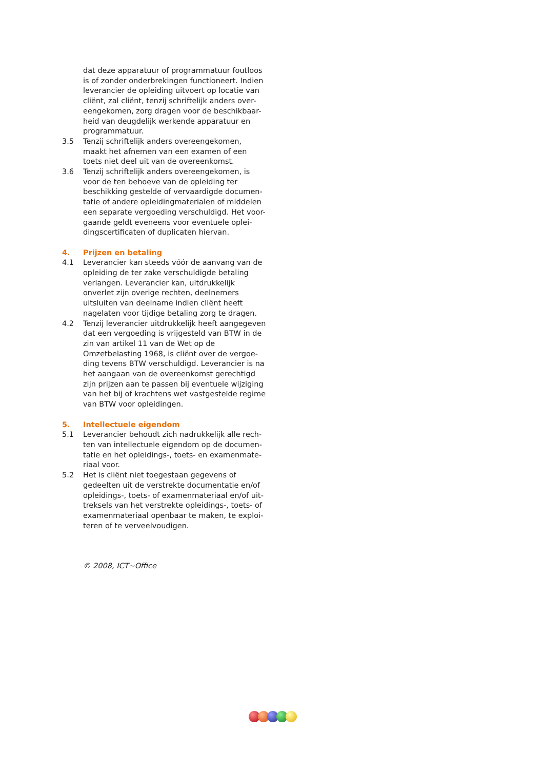dat deze apparatuur of programmatuur foutloos is of zonder onderbrekingen functioneert. Indien leverancier de opleiding uitvoert op locatie van cliënt, zal cliënt, tenzij schriftelijk anders over-eengekomen, zorg dragen voor de beschikbaar-heid van deugdelijk werkende apparatuur en programmatuur.
3.5 Tenzij schriftelijk anders overeengekomen, maakt het afnemen van een examen of een toets niet deel uit van de overeenkomst.
3.6 Tenzij schriftelijk anders overeengekomen, is voor de ten behoeve van de opleiding ter beschikking gestelde of vervaardigde documen-tatie of andere opleidingmaterialen of middelen een separate vergoeding verschuldigd. Het voor-gaande geldt eveneens voor eventuele oplei-dingscertificaten of duplicaten hiervan.
4. Prijzen en betaling
4.1 Leverancier kan steeds vóór de aanvang van de opleiding de ter zake verschuldigde betaling verlangen. Leverancier kan, uitdrukkelijk onverlet zijn overige rechten, deelnemers uitsluiten van deelname indien cliënt heeft nagelaten voor tijdige betaling zorg te dragen.
4.2 Tenzij leverancier uitdrukkelijk heeft aangegeven dat een vergoeding is vrijgesteld van BTW in de zin van artikel 11 van de Wet op de Omzetbelasting 1968, is cliënt over de vergoe-ding tevens BTW verschuldigd. Leverancier is na het aangaan van de overeenkomst gerechtigd zijn prijzen aan te passen bij eventuele wijziging van het bij of krachtens wet vastgestelde regime van BTW voor opleidingen.
5. Intellectuele eigendom
5.1 Leverancier behoudt zich nadrukkelijk alle rech-ten van intellectuele eigendom op de documen-tatie en het opleidings-, toets- en examenmate-riaal voor.
5.2 Het is cliënt niet toegestaan gegevens of gedeelten uit de verstrekte documentatie en/of opleidings-, toets- of examenmateriaal en/of uit-treksels van het verstrekte opleidings-, toets- of examenmateriaal openbaar te maken, te exploi-teren of te verveelvoudigen.
© 2008, ICT~Office